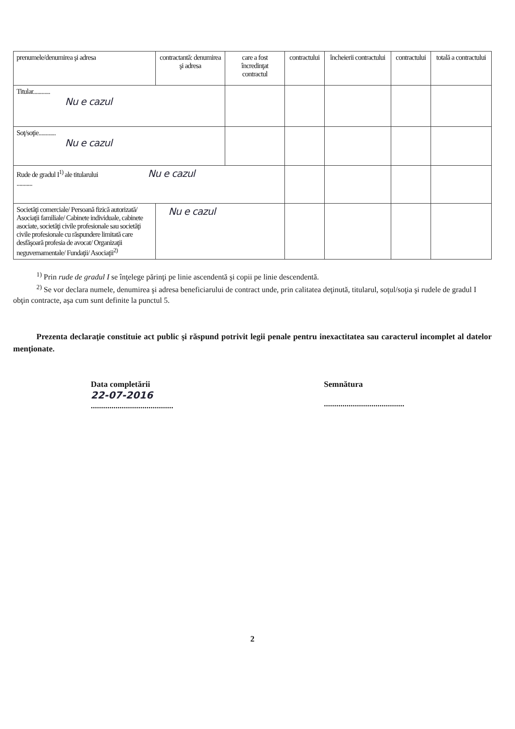| prenumele/denumirea şi adresa | contractantă: denumirea şi adresa | care a fost încredinţat contractul | contractului | încheierii contractului | contractului | totală a contractului |
| Titular............ Nu e cazul | | | | | | |
| Soţ/soţie............ Nu e cazul | | | | | | |
| Rude de gradul I<sup>1)</sup> ale titularului Nu e cazul ........... | | | | | | |
| Societăţi comerciale/ Persoană fizică autorizată/ Asociaţii familiale/ Cabinete individuale, cabinete asociate, societăţi civile profesionale sau societăţi civile profesionale cu răspundere limitată care desfăşoară profesia de avocat/ Organizaţii neguvernamentale/ Fundaţii/ Asociaţii<sup>2)</sup> | Nu e cazul | | | | | |
<sup>1)</sup> Prin rude de gradul I se înţelege părinţi pe linie ascendentă şi copii pe linie descendentă.
<sup>2)</sup> Se vor declara numele, denumirea şi adresa beneficiarului de contract unde, prin calitatea deţinută, titularul, soţul/soţia şi rudele de gradul I obţin contracte, aşa cum sunt definite la punctul 5.
Prezenta declaraţie constituie act public şi răspund potrivit legii penale pentru inexactitatea sau caracterul incomplet al datelor menţionate.
Data completării
22-07-2016
........................................
Semnătura
.......................................
2